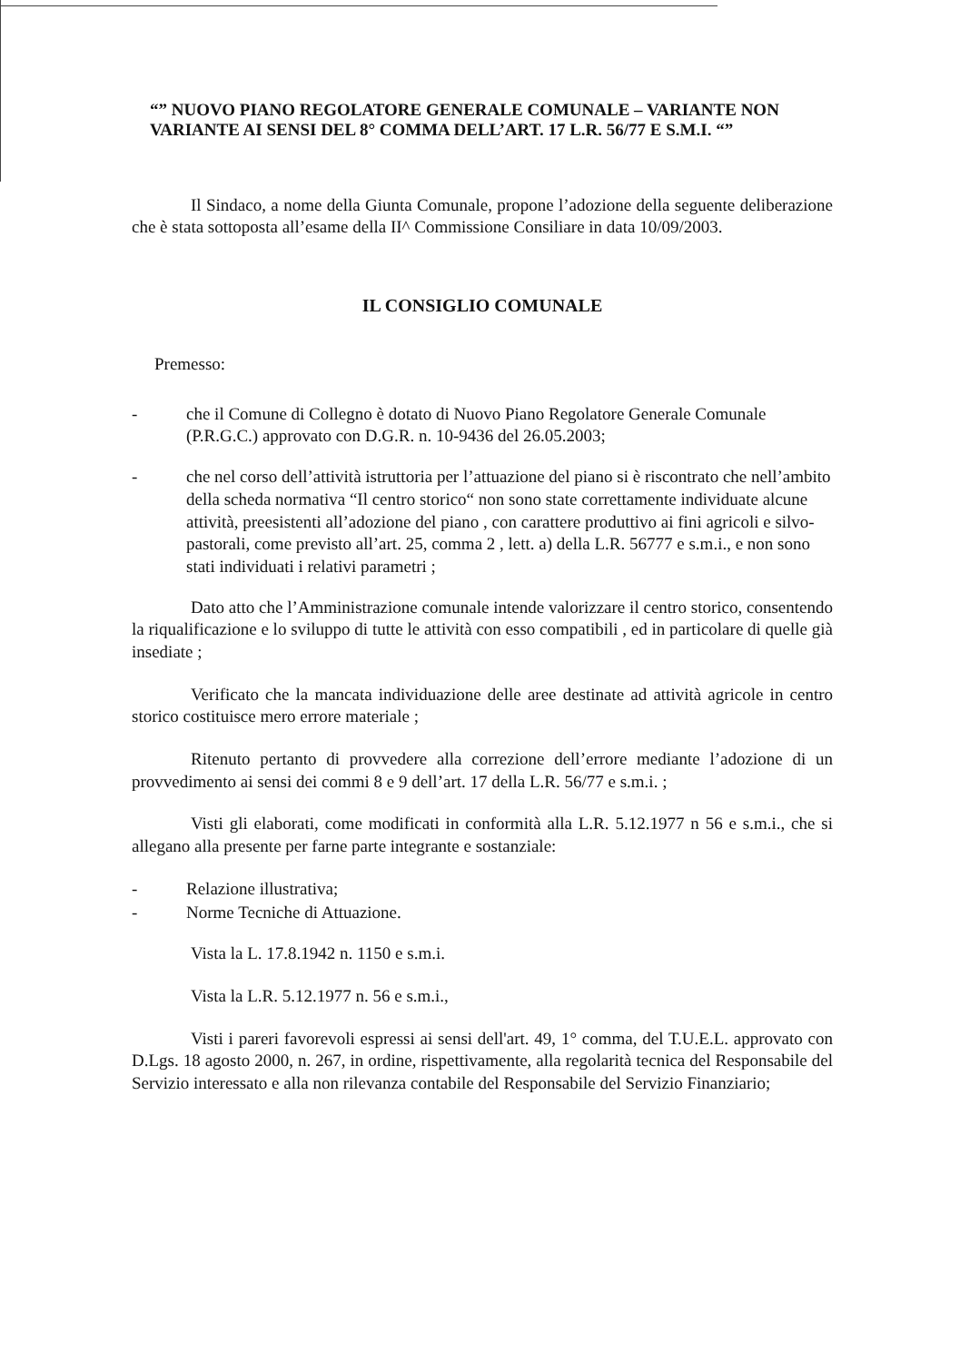“” NUOVO PIANO REGOLATORE GENERALE COMUNALE – VARIANTE NON VARIANTE AI SENSI DEL 8° COMMA DELL’ART. 17 L.R. 56/77 E S.M.I. “”
Il Sindaco, a nome della Giunta Comunale, propone l’adozione della seguente deliberazione che è stata sottoposta all’esame della II^ Commissione Consiliare in data 10/09/2003.
IL CONSIGLIO COMUNALE
Premesso:
- che il Comune di Collegno è dotato di Nuovo Piano Regolatore Generale Comunale (P.R.G.C.) approvato con D.G.R. n. 10-9436 del 26.05.2003;
- che nel corso dell’attività istruttoria per l’attuazione del piano si è riscontrato che nell’ambito della scheda normativa “Il centro storico“ non sono state correttamente individuate alcune attività, preesistenti all’adozione del piano , con carattere produttivo ai fini agricoli e silvo-pastorali, come previsto all’art. 25, comma 2 , lett. a) della L.R. 56777 e s.m.i., e non sono stati individuati i relativi parametri ;
Dato atto che l’Amministrazione comunale intende valorizzare il centro storico, consentendo la riqualificazione e lo sviluppo di tutte le attività con esso compatibili , ed in particolare di quelle già insediate ;
Verificato che la mancata individuazione delle aree destinate ad attività agricole in centro storico costituisce mero errore materiale ;
Ritenuto pertanto di provvedere alla correzione dell’errore mediante l’adozione di un provvedimento ai sensi dei commi 8 e 9 dell’art. 17 della L.R. 56/77 e s.m.i. ;
Visti gli elaborati, come modificati in conformità alla L.R. 5.12.1977 n 56 e s.m.i., che si allegano alla presente per farne parte integrante e sostanziale:
- Relazione illustrativa;
- Norme Tecniche di Attuazione.
Vista la L. 17.8.1942 n. 1150 e s.m.i.
Vista la L.R. 5.12.1977 n. 56 e s.m.i.,
Visti i pareri favorevoli espressi ai sensi dell'art. 49, 1° comma, del T.U.E.L. approvato con D.Lgs. 18 agosto 2000, n. 267, in ordine, rispettivamente, alla regolarità tecnica del Responsabile del Servizio interessato e alla non rilevanza contabile del Responsabile del Servizio Finanziario;